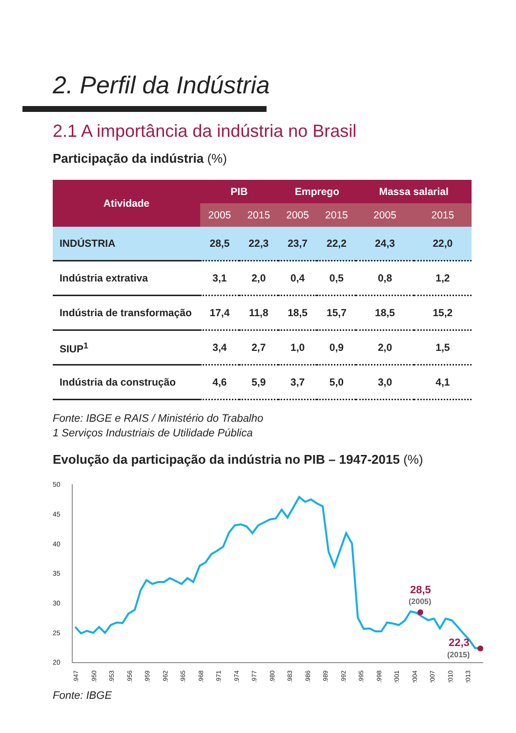2. Perfil da Indústria
2.1 A importância da indústria no Brasil
Participação da indústria (%)
| Atividade | PIB | | Emprego | | Massa salarial | |
| --- | --- | --- | --- | --- | --- | --- |
| | 2005 | 2015 | 2005 | 2015 | 2005 | 2015 |
| INDÚSTRIA | 28,5 | 22,3 | 23,7 | 22,2 | 24,3 | 22,0 |
| Indústria extrativa | 3,1 | 2,0 | 0,4 | 0,5 | 0,8 | 1,2 |
| Indústria de transformação | 17,4 | 11,8 | 18,5 | 15,7 | 18,5 | 15,2 |
| SIUP<sup>1</sup> | 3,4 | 2,7 | 1,0 | 0,9 | 2,0 | 1,5 |
| Indústria da construção | 4,6 | 5,9 | 3,7 | 5,0 | 3,0 | 4,1 |
Fonte: IBGE e RAIS / Ministério do Trabalho
1 Serviços Industriais de Utilidade Pública
Evolução da participação da indústria no PIB – 1947-2015 (%)
50
45
40
35
30
25
20
28,5
(2005)
22,3
(2015)
1947
1950
1953
1956
1959
1962
1965
1968
1971
1974
1977
1980
1983
1986
1989
1992
1995
1998
2001
2004
2007
2010
2013
Fonte: IBGE